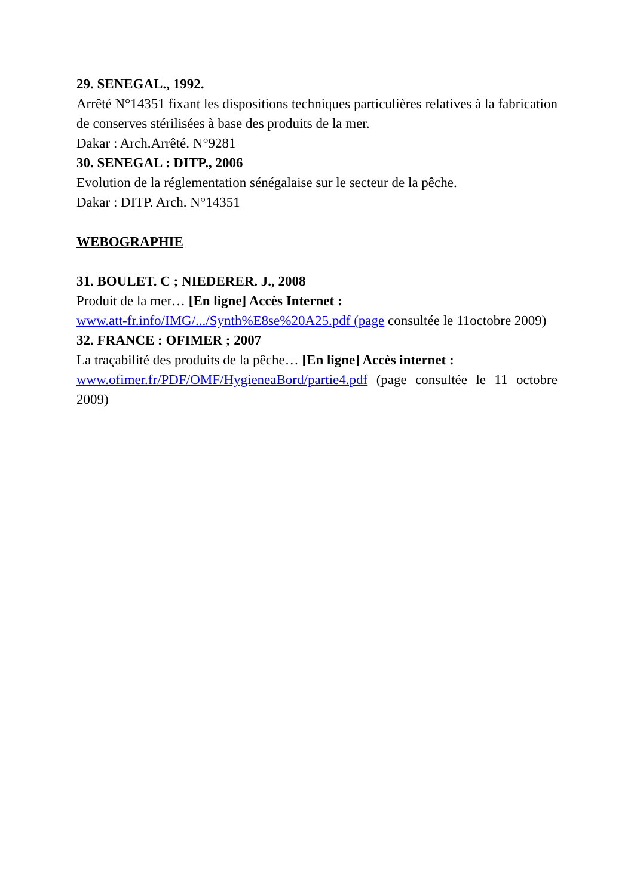29. SENEGAL., 1992.
Arrêté N°14351 fixant les dispositions techniques particulières relatives à la fabrication de conserves stérilisées à base des produits de la mer.
Dakar : Arch.Arrêté. N°9281
30. SENEGAL : DITP., 2006
Evolution de la réglementation sénégalaise sur le secteur de la pêche.
Dakar : DITP. Arch. N°14351
WEBOGRAPHIE
31. BOULET. C ; NIEDERER. J., 2008
Produit de la mer… [En ligne] Accès Internet :
www.att-fr.info/IMG/.../Synth%E8se%20A25.pdf (page consultée le 11octobre 2009)
32. FRANCE : OFIMER ; 2007
La traçabilité des produits de la pêche… [En ligne] Accès internet :
www.ofimer.fr/PDF/OMF/HygieneaBord/partie4.pdf (page consultée le 11 octobre 2009)